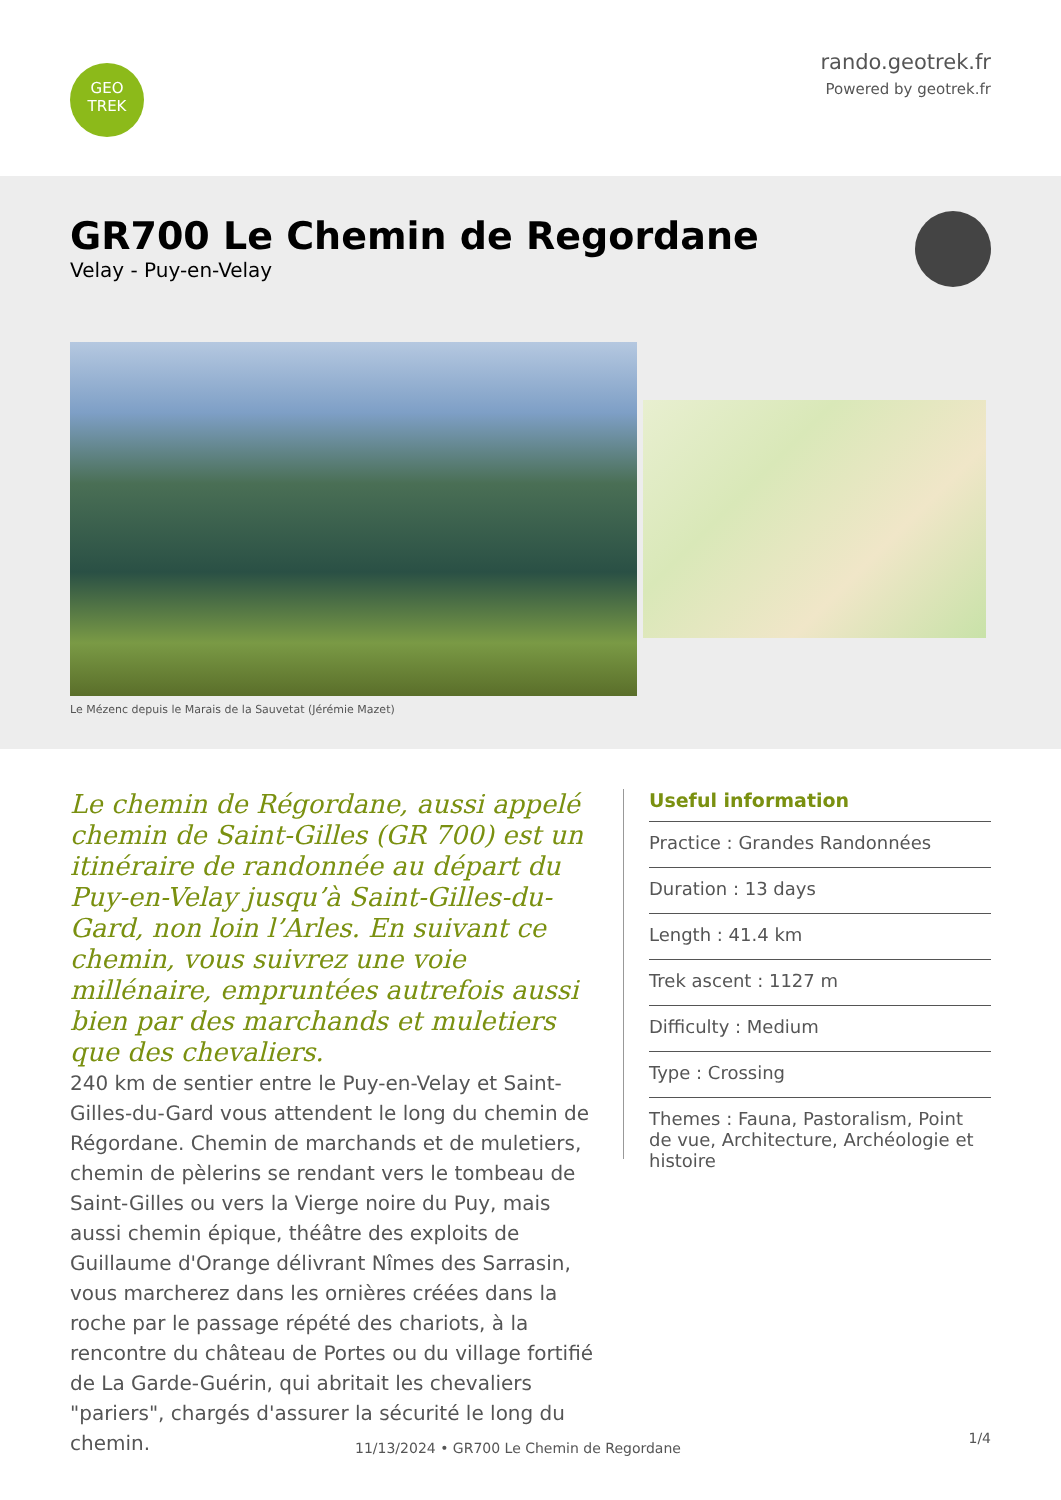GEO
TREK
rando.geotrek.fr
Powered by geotrek.fr
GR700 Le Chemin de Regordane
Velay - Puy-en-Velay
Le Mézenc depuis le Marais de la Sauvetat (Jérémie Mazet)
Le chemin de Régordane, aussi appelé chemin de Saint-Gilles (GR 700) est un itinéraire de randonnée au départ du Puy-en-Velay jusqu’à Saint-Gilles-du-Gard, non loin l’Arles. En suivant ce chemin, vous suivrez une voie millénaire, empruntées autrefois aussi bien par des marchands et muletiers que des chevaliers.
240 km de sentier entre le Puy-en-Velay et Saint-Gilles-du-Gard vous attendent le long du chemin de Régordane. Chemin de marchands et de muletiers, chemin de pèlerins se rendant vers le tombeau de Saint-Gilles ou vers la Vierge noire du Puy, mais aussi chemin épique, théâtre des exploits de Guillaume d'Orange délivrant Nîmes des Sarrasin, vous marcherez dans les ornières créées dans la roche par le passage répété des chariots, à la rencontre du château de Portes ou du village fortifié de La Garde-Guérin, qui abritait les chevaliers "pariers", chargés d'assurer la sécurité le long du chemin.
Useful information
Practice : Grandes Randonnées
Duration : 13 days
Length : 41.4 km
Trek ascent : 1127 m
Difficulty : Medium
Type : Crossing
Themes : Fauna, Pastoralism, Point de vue, Architecture, Archéologie et histoire
11/13/2024 • GR700 Le Chemin de Regordane
1/4